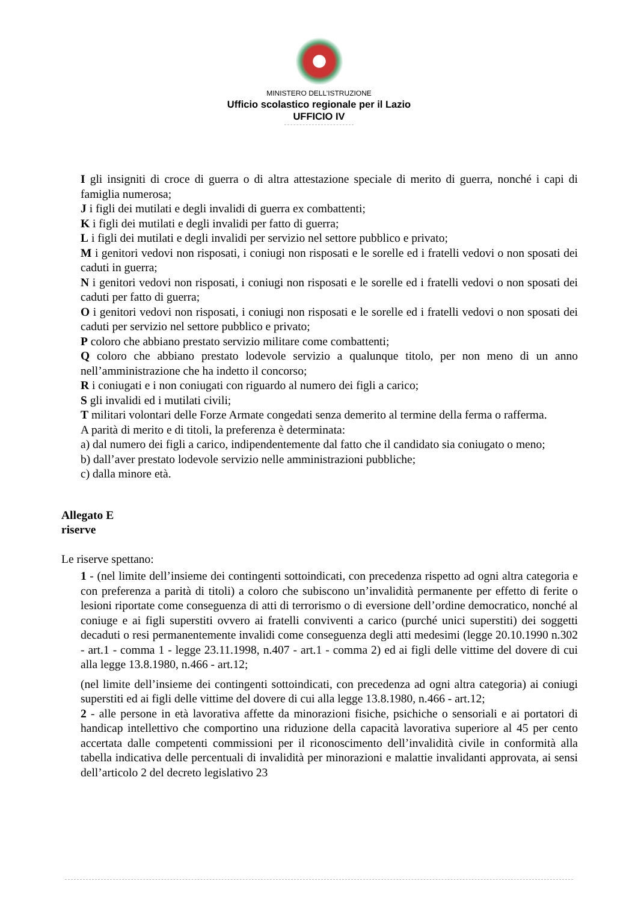MINISTERO DELL’ISTRUZIONE
Ufficio scolastico regionale per il Lazio
UFFICIO IV
I gli insigniti di croce di guerra o di altra attestazione speciale di merito di guerra, nonché i capi di famiglia numerosa;
J i figli dei mutilati e degli invalidi di guerra ex combattenti;
K i figli dei mutilati e degli invalidi per fatto di guerra;
L i figli dei mutilati e degli invalidi per servizio nel settore pubblico e privato;
M i genitori vedovi non risposati, i coniugi non risposati e le sorelle ed i fratelli vedovi o non sposati dei caduti in guerra;
N i genitori vedovi non risposati, i coniugi non risposati e le sorelle ed i fratelli vedovi o non sposati dei caduti per fatto di guerra;
O i genitori vedovi non risposati, i coniugi non risposati e le sorelle ed i fratelli vedovi o non sposati dei caduti per servizio nel settore pubblico e privato;
P coloro che abbiano prestato servizio militare come combattenti;
Q coloro che abbiano prestato lodevole servizio a qualunque titolo, per non meno di un anno nell’amministrazione che ha indetto il concorso;
R i coniugati e i non coniugati con riguardo al numero dei figli a carico;
S gli invalidi ed i mutilati civili;
T militari volontari delle Forze Armate congedati senza demerito al termine della ferma o rafferma.
A parità di merito e di titoli, la preferenza è determinata:
a) dal numero dei figli a carico, indipendentemente dal fatto che il candidato sia coniugato o meno;
b) dall’aver prestato lodevole servizio nelle amministrazioni pubbliche;
c) dalla minore età.
Allegato E
riserve
Le riserve spettano:
1 - (nel limite dell’insieme dei contingenti sottoindicati, con precedenza rispetto ad ogni altra categoria e con preferenza a parità di titoli) a coloro che subiscono un’invalidità permanente per effetto di ferite o lesioni riportate come conseguenza di atti di terrorismo o di eversione dell’ordine democratico, nonché al coniuge e ai figli superstiti ovvero ai fratelli conviventi a carico (purché unici superstiti) dei soggetti decaduti o resi permanentemente invalidi come conseguenza degli atti medesimi (legge 20.10.1990 n.302 - art.1 - comma 1 - legge 23.11.1998, n.407 - art.1 - comma 2) ed ai figli delle vittime del dovere di cui alla legge 13.8.1980, n.466 - art.12;
(nel limite dell’insieme dei contingenti sottoindicati, con precedenza ad ogni altra categoria) ai coniugi superstiti ed ai figli delle vittime del dovere di cui alla legge 13.8.1980, n.466 - art.12;
2 - alle persone in età lavorativa affette da minorazioni fisiche, psichiche o sensoriali e ai portatori di handicap intellettivo che comportino una riduzione della capacità lavorativa superiore al 45 per cento accertata dalle competenti commissioni per il riconoscimento dell’invalidità civile in conformità alla tabella indicativa delle percentuali di invalidità per minorazioni e malattie invalidanti approvata, ai sensi dell’articolo 2 del decreto legislativo 23